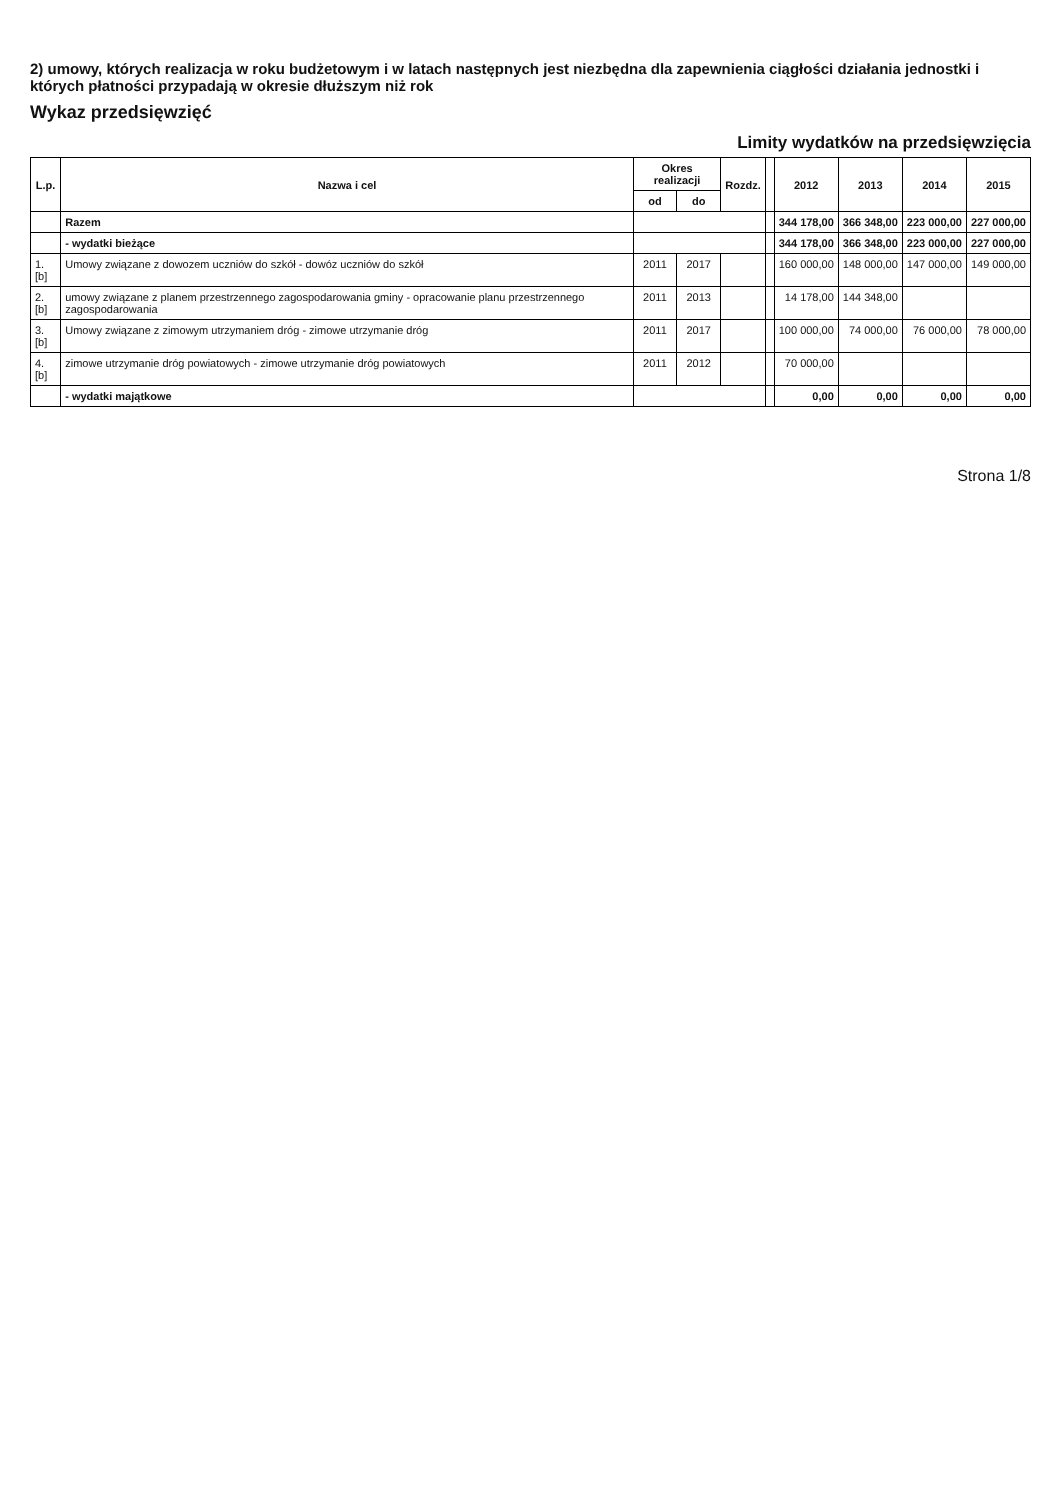2) umowy, których realizacja w roku budżetowym i w latach następnych jest niezbędna dla zapewnienia ciągłości działania jednostki i których płatności przypadają w okresie dłuższym niż rok
Wykaz przedsięwzięć
Limity wydatków na przedsięwzięcia
| L.p. | Nazwa i cel | Okres realizacji | | Rozdz. | | 2012 | 2013 | 2014 | 2015 |
| --- | --- | --- | --- | --- | --- | --- | --- | --- | --- |
| | | od | do | | | | | | |
| | Razem | | | | | 344 178,00 | 366 348,00 | 223 000,00 | 227 000,00 |
| | - wydatki bieżące | | | | | 344 178,00 | 366 348,00 | 223 000,00 | 227 000,00 |
| 1.[b] | Umowy związane z dowozem uczniów do szkół - dowóz uczniów do szkół | 2011 | 2017 | | | 160 000,00 | 148 000,00 | 147 000,00 | 149 000,00 |
| 2.[b] | umowy związane z planem przestrzennego zagospodarowania gminy - opracowanie planu przestrzennego zagospodarowania | 2011 | 2013 | | | 14 178,00 | 144 348,00 | | |
| 3.[b] | Umowy związane z zimowym utrzymaniem dróg - zimowe utrzymanie dróg | 2011 | 2017 | | | 100 000,00 | 74 000,00 | 76 000,00 | 78 000,00 |
| 4.[b] | zimowe utrzymanie dróg powiatowych - zimowe utrzymanie dróg powiatowych | 2011 | 2012 | | | 70 000,00 | | | |
| | - wydatki majątkowe | | | | | 0,00 | 0,00 | 0,00 | 0,00 |
Strona 1/8